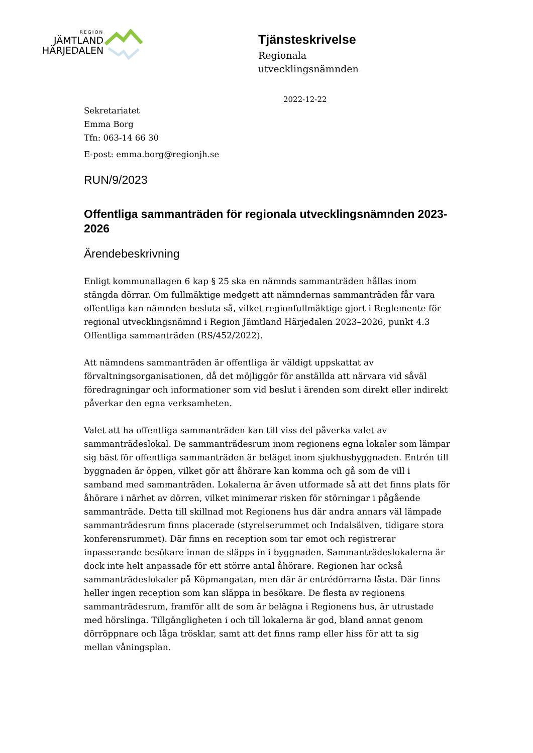REGION
JÄMTLAND
HÄRJEDALEN
Tjänsteskrivelse
Regionala
utvecklingsnämnden
2022-12-22
Sekretariatet
Emma Borg
Tfn: 063-14 66 30
E-post: emma.borg@regionjh.se
RUN/9/2023
Offentliga sammanträden för regionala utvecklingsnämnden 2023-2026
Ärendebeskrivning
Enligt kommunallagen 6 kap § 25 ska en nämnds sammanträden hållas inom stängda dörrar. Om fullmäktige medgett att nämndernas sammanträden får vara offentliga kan nämnden besluta så, vilket regionfullmäktige gjort i Reglemente för regional utvecklingsnämnd i Region Jämtland Härjedalen 2023–2026, punkt 4.3 Offentliga sammanträden (RS/452/2022).
Att nämndens sammanträden är offentliga är väldigt uppskattat av förvaltningsorganisationen, då det möjliggör för anställda att närvara vid såväl föredragningar och informationer som vid beslut i ärenden som direkt eller indirekt påverkar den egna verksamheten.
Valet att ha offentliga sammanträden kan till viss del påverka valet av sammanträdeslokal. De sammanträdesrum inom regionens egna lokaler som lämpar sig bäst för offentliga sammanträden är beläget inom sjukhusbyggnaden. Entrén till byggnaden är öppen, vilket gör att åhörare kan komma och gå som de vill i samband med sammanträden. Lokalerna är även utformade så att det finns plats för åhörare i närhet av dörren, vilket minimerar risken för störningar i pågående sammanträde. Detta till skillnad mot Regionens hus där andra annars väl lämpade sammanträdesrum finns placerade (styrelserummet och Indalsälven, tidigare stora konferensrummet). Där finns en reception som tar emot och registrerar inpasserande besökare innan de släpps in i byggnaden. Sammanträdeslokalerna är dock inte helt anpassade för ett större antal åhörare. Regionen har också sammanträdeslokaler på Köpmangatan, men där är entrédörrarna låsta. Där finns heller ingen reception som kan släppa in besökare. De flesta av regionens sammanträdesrum, framför allt de som är belägna i Regionens hus, är utrustade med hörslinga. Tillgängligheten i och till lokalerna är god, bland annat genom dörröppnare och låga trösklar, samt att det finns ramp eller hiss för att ta sig mellan våningsplan.